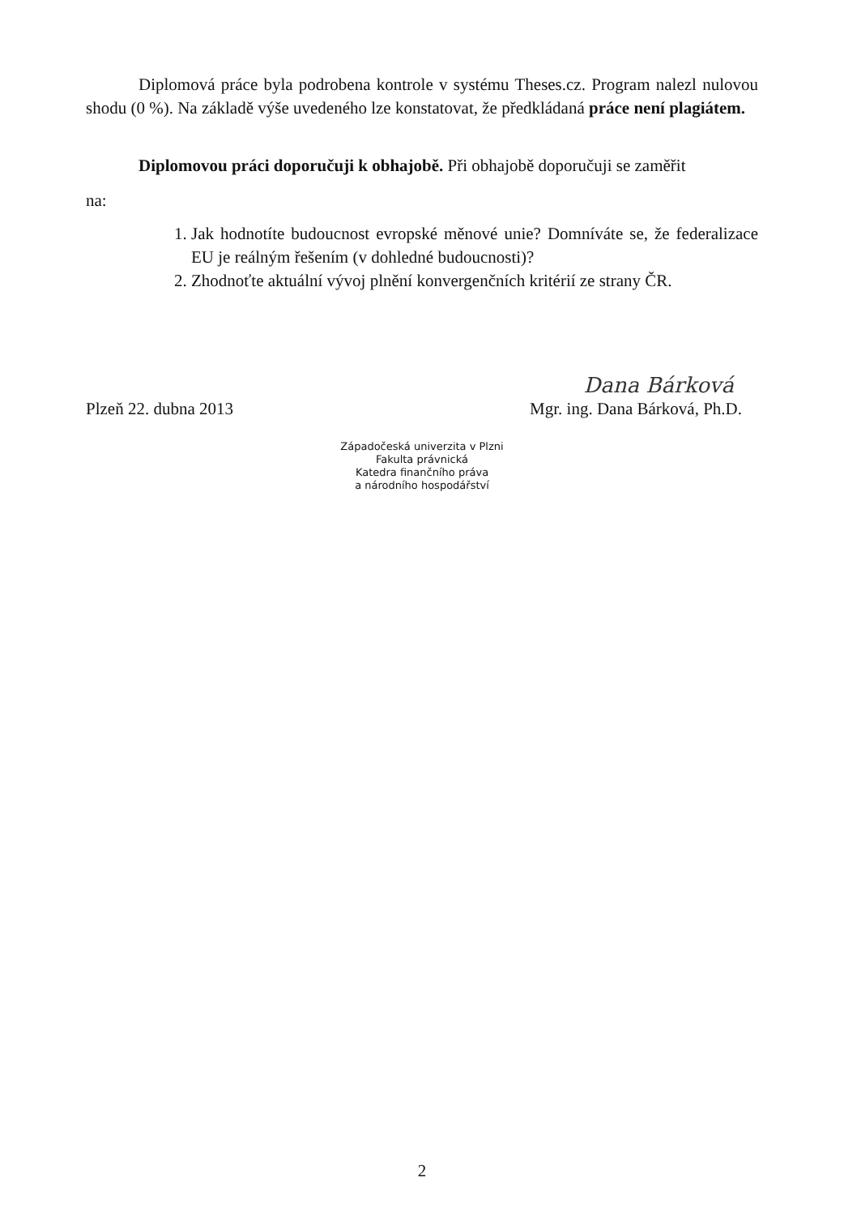Diplomová práce byla podrobena kontrole v systému Theses.cz. Program nalezl nulovou shodu (0 %). Na základě výše uvedeného lze konstatovat, že předkládaná práce není plagiátem.
Diplomovou práci doporučuji k obhajobě. Při obhajobě doporučuji se zaměřit
na:
1. Jak hodnotíte budoucnost evropské měnové unie? Domníváte se, že federalizace EU je reálným řešením (v dohledné budoucnosti)?
2. Zhodnoťte aktuální vývoj plnění konvergenčních kritérií ze strany ČR.
Dana Bárková
Plzeň 22. dubna 2013 Mgr. ing. Dana Bárková, Ph.D.
Západočeská univerzita v Plzni
Fakulta právnická
Katedra finančního práva
a národního hospodářství
2